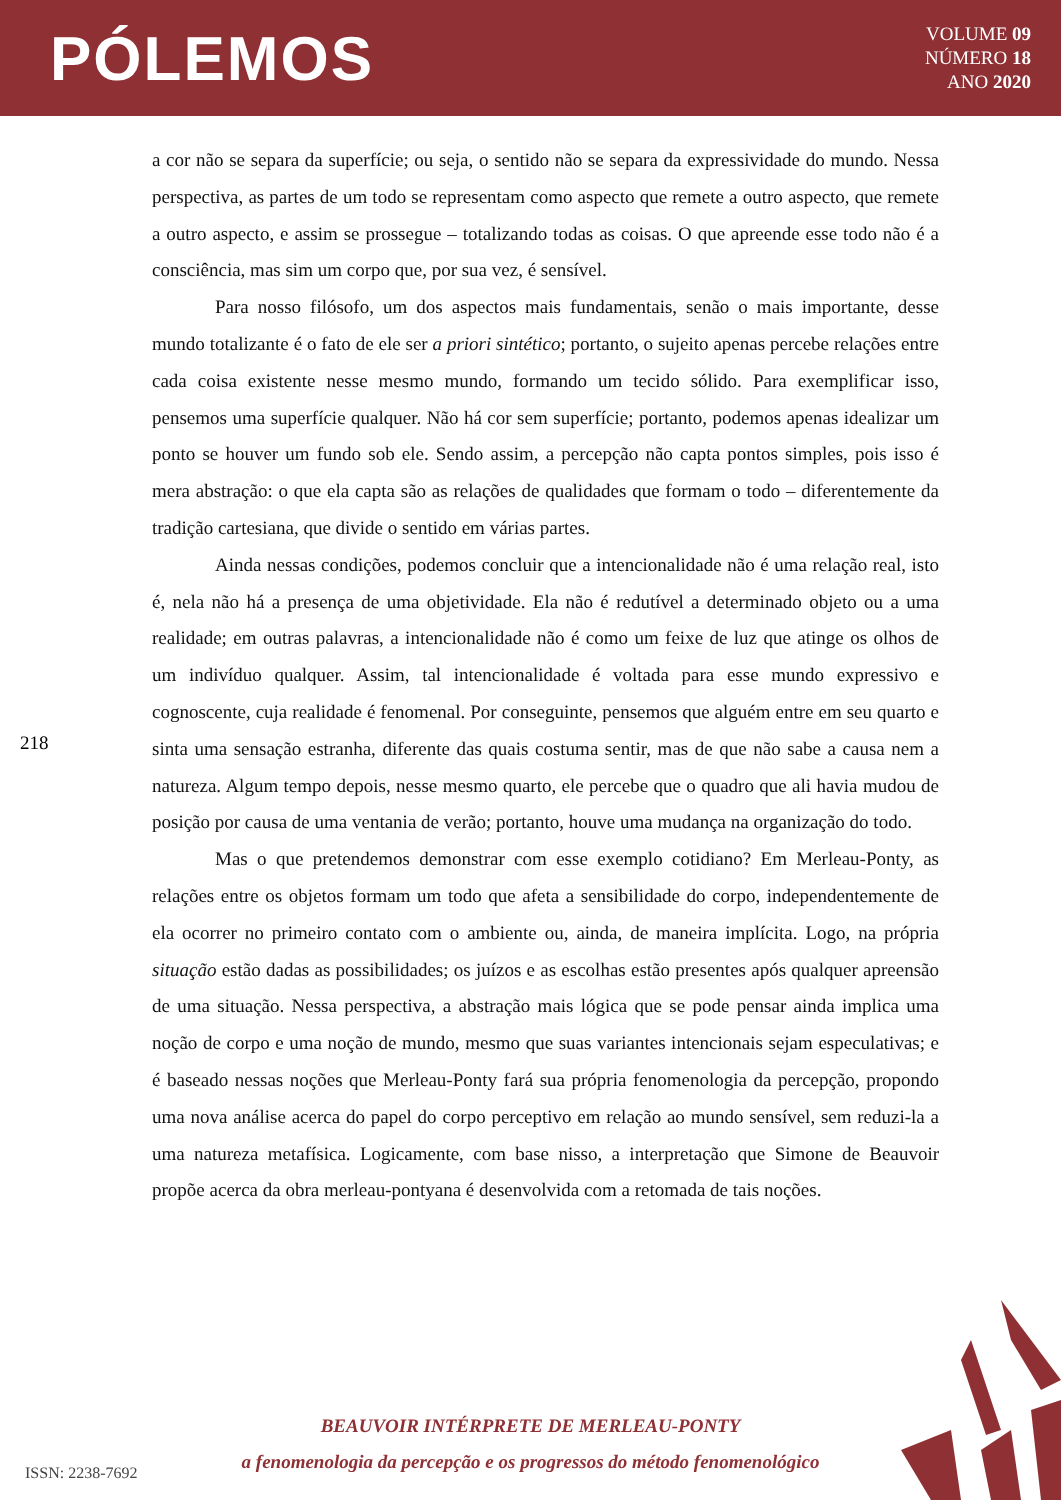PÓLEMOS
VOLUME 09
NÚMERO 18
ANO 2020
a cor não se separa da superfície; ou seja, o sentido não se separa da expressividade do mundo. Nessa perspectiva, as partes de um todo se representam como aspecto que remete a outro aspecto, que remete a outro aspecto, e assim se prossegue – totalizando todas as coisas. O que apreende esse todo não é a consciência, mas sim um corpo que, por sua vez, é sensível.
Para nosso filósofo, um dos aspectos mais fundamentais, senão o mais importante, desse mundo totalizante é o fato de ele ser a priori sintético; portanto, o sujeito apenas percebe relações entre cada coisa existente nesse mesmo mundo, formando um tecido sólido. Para exemplificar isso, pensemos uma superfície qualquer. Não há cor sem superfície; portanto, podemos apenas idealizar um ponto se houver um fundo sob ele. Sendo assim, a percepção não capta pontos simples, pois isso é mera abstração: o que ela capta são as relações de qualidades que formam o todo – diferentemente da tradição cartesiana, que divide o sentido em várias partes.
Ainda nessas condições, podemos concluir que a intencionalidade não é uma relação real, isto é, nela não há a presença de uma objetividade. Ela não é redutível a determinado objeto ou a uma realidade; em outras palavras, a intencionalidade não é como um feixe de luz que atinge os olhos de um indivíduo qualquer. Assim, tal intencionalidade é voltada para esse mundo expressivo e cognoscente, cuja realidade é fenomenal. Por conseguinte, pensemos que alguém entre em seu quarto e sinta uma sensação estranha, diferente das quais costuma sentir, mas de que não sabe a causa nem a natureza. Algum tempo depois, nesse mesmo quarto, ele percebe que o quadro que ali havia mudou de posição por causa de uma ventania de verão; portanto, houve uma mudança na organização do todo.
Mas o que pretendemos demonstrar com esse exemplo cotidiano? Em Merleau-Ponty, as relações entre os objetos formam um todo que afeta a sensibilidade do corpo, independentemente de ela ocorrer no primeiro contato com o ambiente ou, ainda, de maneira implícita. Logo, na própria situação estão dadas as possibilidades; os juízos e as escolhas estão presentes após qualquer apreensão de uma situação. Nessa perspectiva, a abstração mais lógica que se pode pensar ainda implica uma noção de corpo e uma noção de mundo, mesmo que suas variantes intencionais sejam especulativas; e é baseado nessas noções que Merleau-Ponty fará sua própria fenomenologia da percepção, propondo uma nova análise acerca do papel do corpo perceptivo em relação ao mundo sensível, sem reduzi-la a uma natureza metafísica. Logicamente, com base nisso, a interpretação que Simone de Beauvoir propõe acerca da obra merleau-pontyana é desenvolvida com a retomada de tais noções.
218
BEAUVOIR INTÉRPRETE DE MERLEAU-PONTY
a fenomenologia da percepção e os progressos do método fenomenológico
ISSN: 2238-7692